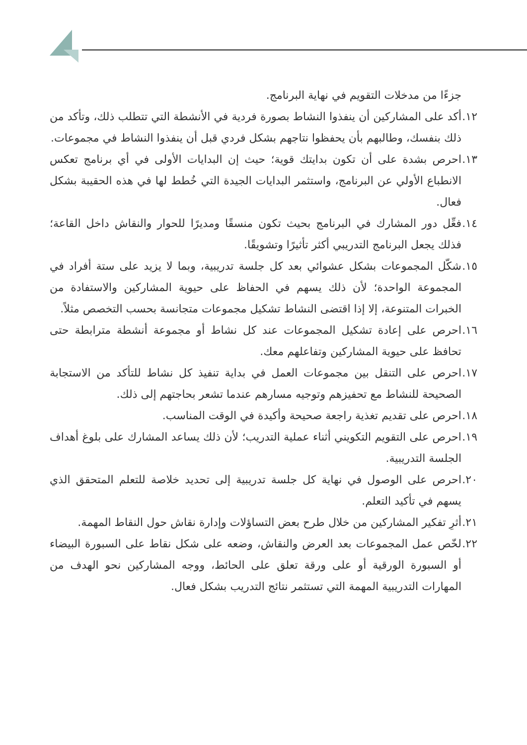جزءًا من مدخلات التقويم في نهاية البرنامج.
١٢. أكد على المشاركين أن ينفذوا النشاط بصورة فردية في الأنشطة التي تتطلب ذلك، وتأكد من ذلك بنفسك، وطالبهم بأن يحفظوا نتاجهم بشكل فردي قبل أن ينفذوا النشاط في مجموعات.
١٣. احرص بشدة على أن تكون بدايتك قوية؛ حيث إن البدايات الأولى في أي برنامج تعكس الانطباع الأولي عن البرنامج، واستثمر البدايات الجيدة التي خُطط لها في هذه الحقيبة بشكل فعال.
١٤. فعِّل دور المشارك في البرنامج بحيث تكون منسقًا ومديرًا للحوار والنقاش داخل القاعة؛ فذلك يجعل البرنامج التدريبي أكثر تأثيرًا وتشويقًا.
١٥. شكّل المجموعات بشكل عشوائي بعد كل جلسة تدريبية، وبما لا يزيد على ستة أفراد في المجموعة الواحدة؛ لأن ذلك يسهم في الحفاظ على حيوية المشاركين والاستفادة من الخبرات المتنوعة، إلا إذا اقتضى النشاط تشكيل مجموعات متجانسة بحسب التخصص مثلاً.
١٦. احرص على إعادة تشكيل المجموعات عند كل نشاط أو مجموعة أنشطة مترابطة حتى تحافظ على حيوية المشاركين وتفاعلهم معك.
١٧. احرص على التنقل بين مجموعات العمل في بداية تنفيذ كل نشاط للتأكد من الاستجابة الصحيحة للنشاط مع تحفيزهم وتوجيه مسارهم عندما تشعر بحاجتهم إلى ذلك.
١٨. احرص على تقديم تغذية راجعة صحيحة وأكيدة في الوقت المناسب.
١٩. احرص على التقويم التكويني أثناء عملية التدريب؛ لأن ذلك يساعد المشارك على بلوغ أهداف الجلسة التدريبية.
٢٠. احرص على الوصول في نهاية كل جلسة تدريبية إلى تحديد خلاصة للتعلم المتحقق الذي يسهم في تأكيد التعلم.
٢١. أثرِ تفكير المشاركين من خلال طرح بعض التساؤلات وإدارة نقاش حول النقاط المهمة.
٢٢. لخّص عمل المجموعات بعد العرض والنقاش، وضعه على شكل نقاط على السبورة البيضاء أو السبورة الورقية أو على ورقة تعلق على الحائط، ووجه المشاركين نحو الهدف من المهارات التدريبية المهمة التي تستثمر نتائج التدريب بشكل فعال.